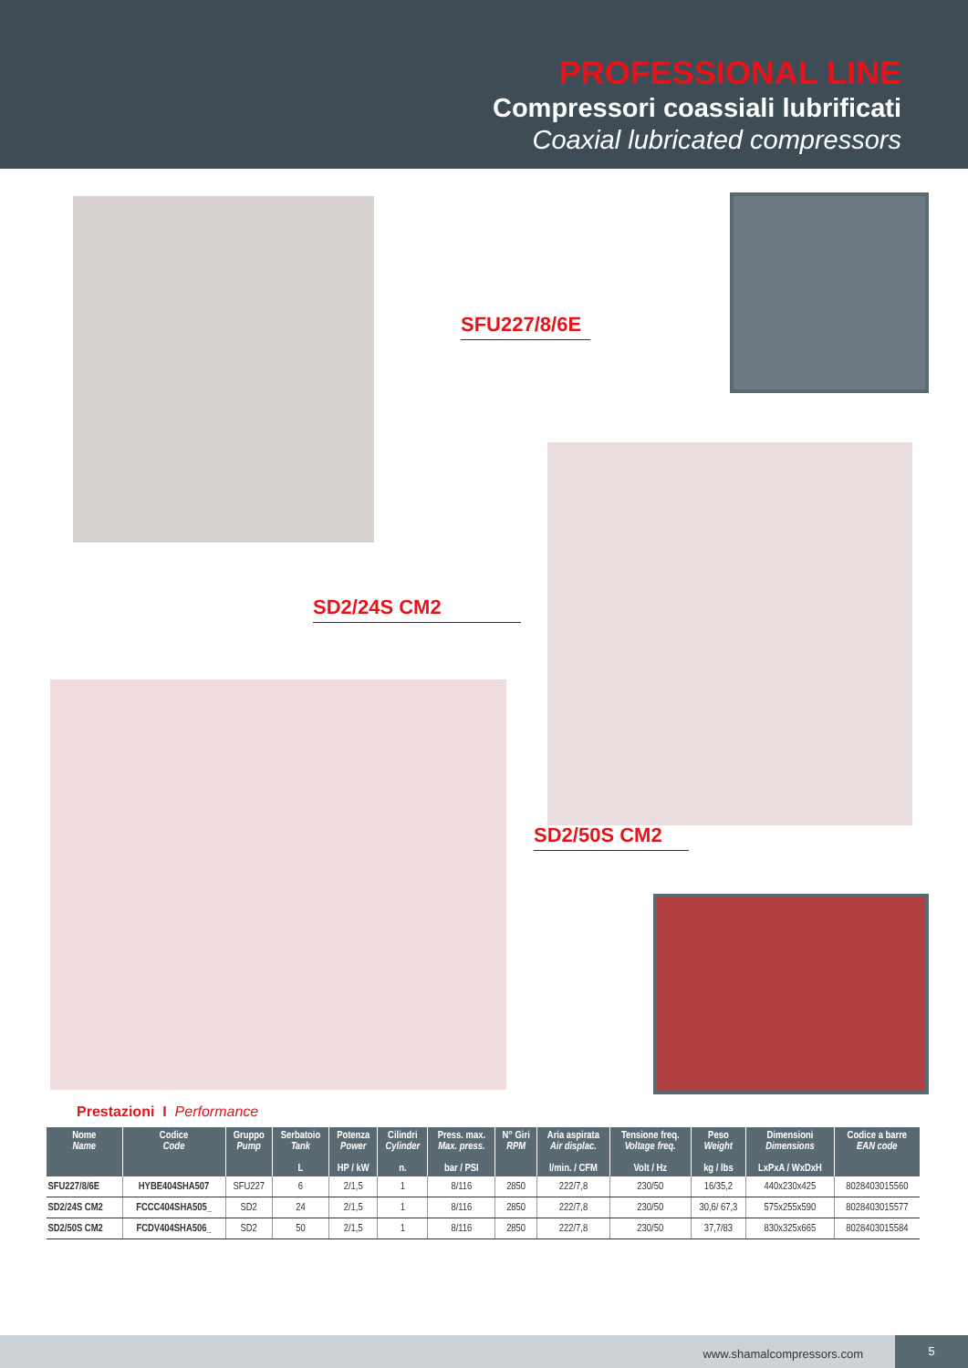PROFESSIONAL LINE
Compressori coassiali lubrificati
Coaxial lubricated compressors
SFU227/8/6E
SD2/24S CM2
SD2/50S CM2
Prestazioni I Performance
| Nome Name | Codice Code | Gruppo Pump | Serbatoio Tank L | Potenza Power HP / kW | Cilindri Cylinder n. | Press. max. Max. press. bar / PSI | N° Giri RPM | Aria aspirata Air displac. l/min. / CFM | Tensione freq. Voltage freq. Volt / Hz | Peso Weight kg / lbs | Dimensioni Dimensions LxPxA / WxDxH | Codice a barre EAN code |
| --- | --- | --- | --- | --- | --- | --- | --- | --- | --- | --- | --- | --- |
| SFU227/8/6E | HYBE404SHA507 | SFU227 | 6 | 2/1,5 | 1 | 8/116 | 2850 | 222/7,8 | 230/50 | 16/35,2 | 440x230x425 | 8028403015560 |
| SD2/24S CM2 | FCCC404SHA505_ | SD2 | 24 | 2/1,5 | 1 | 8/116 | 2850 | 222/7,8 | 230/50 | 30,6/ 67,3 | 575x255x590 | 8028403015577 |
| SD2/50S CM2 | FCDV404SHA506_ | SD2 | 50 | 2/1,5 | 1 | 8/116 | 2850 | 222/7,8 | 230/50 | 37,7/83 | 830x325x665 | 8028403015584 |
www.shamalcompressors.com
5